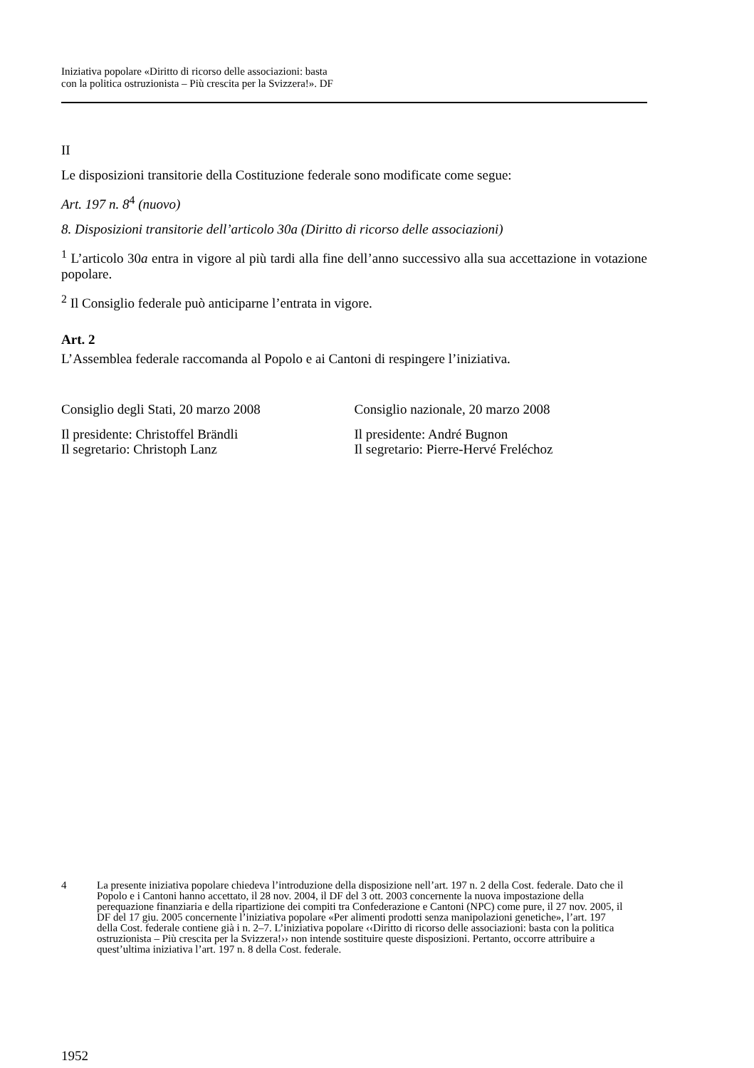Iniziativa popolare «Diritto di ricorso delle associazioni: basta
con la politica ostruzionista – Più crescita per la Svizzera!». DF
II
Le disposizioni transitorie della Costituzione federale sono modificate come segue:
Art. 197 n. 8<sup>4</sup> (nuovo)
8. Disposizioni transitorie dell’articolo 30a (Diritto di ricorso delle associazioni)
<sup>1</sup> L’articolo 30a entra in vigore al più tardi alla fine dell’anno successivo alla sua accettazione in votazione popolare.
<sup>2</sup> Il Consiglio federale può anticiparne l’entrata in vigore.
Art. 2
L’Assemblea federale raccomanda al Popolo e ai Cantoni di respingere l’iniziativa.
Consiglio degli Stati, 20 marzo 2008
Il presidente: Christoffel Brändli
Il segretario: Christoph Lanz
Consiglio nazionale, 20 marzo 2008
Il presidente: André Bugnon
Il segretario: Pierre-Hervé Freléchoz
4 La presente iniziativa popolare chiedeva l’introduzione della disposizione nell’art. 197 n. 2 della Cost. federale. Dato che il Popolo e i Cantoni hanno accettato, il 28 nov. 2004, il DF del 3 ott. 2003 concernente la nuova impostazione della perequazione finanziaria e della ripartizione dei compiti tra Confederazione e Cantoni (NPC) come pure, il 27 nov. 2005, il DF del 17 giu. 2005 concernente l’iniziativa popolare «Per alimenti prodotti senza manipolazioni genetiche», l’art. 197 della Cost. federale contiene già i n. 2–7. L’iniziativa popolare ‹‹Diritto di ricorso delle associazioni: basta con la politica ostruzionista – Più crescita per la Svizzera!›› non intende sostituire queste disposizioni. Pertanto, occorre attribuire a quest’ultima iniziativa l’art. 197 n. 8 della Cost. federale.
1952